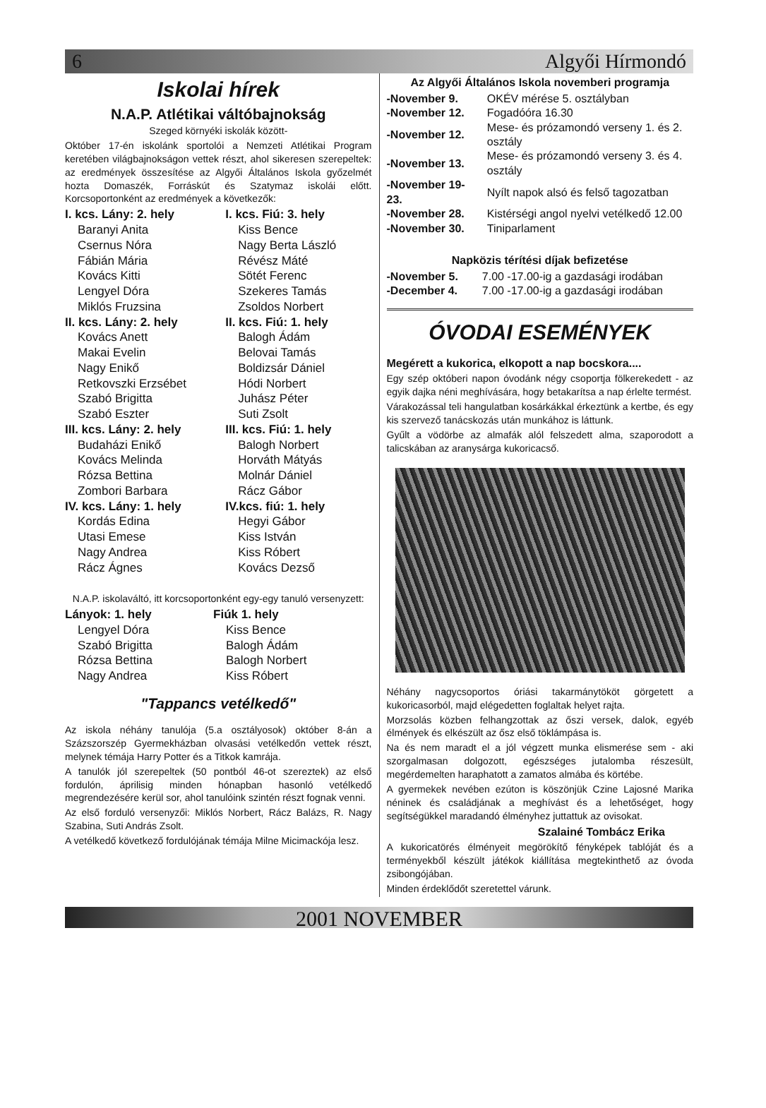6 Algyői Hírmondó
Iskolai hírek
N.A.P. Atlétikai váltóbajnokság
Szeged környéki iskolák között-
Október 17-én iskolánk sportolói a Nemzeti Atlétikai Program keretében világbajnokságon vettek részt, ahol sikeresen szerepeltek: az eredmények összesítése az Algyői Általános Iskola győzelmét hozta Domaszék, Forráskút és Szatymaz iskolái előtt. Korcsoportonként az eredmények a következők:
| I. kcs. Lány: 2. hely | I. kcs. Fiú: 3. hely |
| Baranyi Anita | Kiss Bence |
| Csernus Nóra | Nagy Berta László |
| Fábián Mária | Révész Máté |
| Kovács Kitti | Sötét Ferenc |
| Lengyel Dóra | Szekeres Tamás |
| Miklós Fruzsina | Zsoldos Norbert |
| II. kcs. Lány: 2. hely | II. kcs. Fiú: 1. hely |
| Kovács Anett | Balogh Ádám |
| Makai Evelin | Belovai Tamás |
| Nagy Enikő | Boldizsár Dániel |
| Retkovszki Erzsébet | Hódi Norbert |
| Szabó Brigitta | Juhász Péter |
| Szabó Eszter | Suti Zsolt |
| III. kcs. Lány: 2. hely | III. kcs. Fiú: 1. hely |
| Budaházi Enikő | Balogh Norbert |
| Kovács Melinda | Horváth Mátyás |
| Rózsa Bettina | Molnár Dániel |
| Zombori Barbara | Rácz Gábor |
| IV. kcs. Lány: 1. hely | IV.kcs. fiú: 1. hely |
| Kordás Edina | Hegyi Gábor |
| Utasi Emese | Kiss István |
| Nagy Andrea | Kiss Róbert |
| Rácz Ágnes | Kovács Dezső |
N.A.P. iskolaváltó, itt korcsoportonként egy-egy tanuló versenyzett:
| Lányok: 1. hely | Fiúk 1. hely |
| Lengyel Dóra | Kiss Bence |
| Szabó Brigitta | Balogh Ádám |
| Rózsa Bettina | Balogh Norbert |
| Nagy Andrea | Kiss Róbert |
"Tappancs vetélkedő"
Az iskola néhány tanulója (5.a osztályosok) október 8-án a Százszorszép Gyermekházban olvasási vetélkedőn vettek részt, melynek témája Harry Potter és a Titkok kamrája.
A tanulók jól szerepeltek (50 pontból 46-ot szereztek) az első fordulón, áprilisig minden hónapban hasonló vetélkedő megrendezésére kerül sor, ahol tanulóink szintén részt fognak venni.
Az első forduló versenyzői: Miklós Norbert, Rácz Balázs, R. Nagy Szabina, Suti András Zsolt.
A vetélkedő következő fordulójának témája Milne Micimackója lesz.
Az Algyői Általános Iskola novemberi programja
| -November 9. | OKÉV mérése 5. osztályban |
| -November 12. | Fogadóóra 16.30 |
| -November 12. | Mese- és prózamondó verseny 1. és 2. osztály |
| -November 13. | Mese- és prózamondó verseny 3. és 4. osztály |
| -November 19-23. | Nyílt napok alsó és felső tagozatban |
| -November 28. | Kistérségi angol nyelvi vetélkedő 12.00 |
| -November 30. | Tiniparlament |
Napközis térítési díjak befizetése
| -November 5. | 7.00 -17.00-ig a gazdasági irodában |
| -December 4. | 7.00 -17.00-ig a gazdasági irodában |
ÓVODAI ESEMÉNYEK
Megérett a kukorica, elkopott a nap bocskora....
Egy szép októberi napon óvodánk négy csoportja fölkerekedett - az egyik dajka néni meghívására, hogy betakarítsa a nap érlelte termést.
Várakozással teli hangulatban kosárkákkal érkeztünk a kertbe, és egy kis szervező tanácskozás után munkához is láttunk.
Gyűlt a vödörbe az almafák alól felszedett alma, szaporodott a talicskában az aranysárga kukoricacső.
Néhány nagycsoportos óriási takarmánytököt görgetett a kukoricasorból, majd elégedetten foglaltak helyet rajta.
Morzsolás közben felhangzottak az őszi versek, dalok, egyéb élmények és elkészült az ősz első töklámpása is.
Na és nem maradt el a jól végzett munka elismerése sem - aki szorgalmasan dolgozott, egészséges jutalomba részesült, megérdemelten haraphatott a zamatos almába és körtébe.
A gyermekek nevében ezúton is köszönjük Czine Lajosné Marika néninek és családjának a meghívást és a lehetőséget, hogy segítségükkel maradandó élményhez juttattuk az ovisokat.
Szalainé Tombácz Erika
A kukoricatörés élményeit megörökítő fényképek tablóját és a terményekből készült játékok kiállítása megtekinthető az óvoda zsibongójában.
Minden érdeklődőt szeretettel várunk.
2001 NOVEMBER